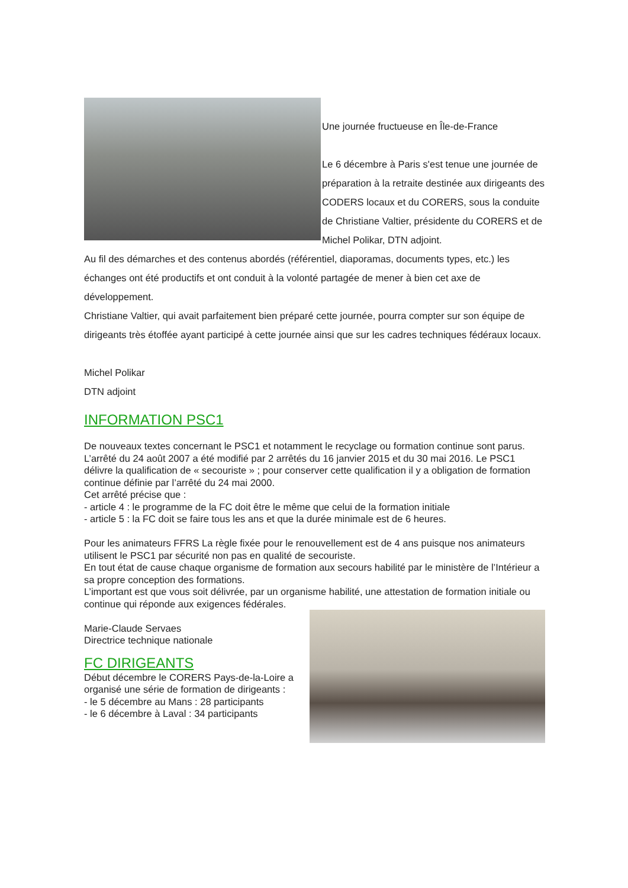Une journée fructueuse en Île-de-France
Le 6 décembre à Paris s'est tenue une journée de préparation à la retraite destinée aux dirigeants des CODERS locaux et du CORERS, sous la conduite de Christiane Valtier, présidente du CORERS et de Michel Polikar, DTN adjoint.
Au fil des démarches et des contenus abordés (référentiel, diaporamas, documents types, etc.) les échanges ont été productifs et ont conduit à la volonté partagée de mener à bien cet axe de développement.
Christiane Valtier, qui avait parfaitement bien préparé cette journée, pourra compter sur son équipe de dirigeants très étoffée ayant participé à cette journée ainsi que sur les cadres techniques fédéraux locaux.
Michel Polikar
DTN adjoint
INFORMATION PSC1
De nouveaux textes concernant le PSC1 et notamment le recyclage ou formation continue sont parus.
L’arrêté du 24 août 2007 a été modifié par 2 arrêtés du 16 janvier 2015 et du 30 mai 2016. Le PSC1 délivre la qualification de « secouriste » ; pour conserver cette qualification il y a obligation de formation continue définie par l’arrêté du 24 mai 2000.
Cet arrêté précise que :
- article 4 : le programme de la FC doit être le même que celui de la formation initiale
- article 5 : la FC doit se faire tous les ans et que la durée minimale est de 6 heures.
Pour les animateurs FFRS La règle fixée pour le renouvellement est de 4 ans puisque nos animateurs utilisent le PSC1 par sécurité non pas en qualité de secouriste.
En tout état de cause chaque organisme de formation aux secours habilité par le ministère de l’Intérieur a sa propre conception des formations.
L’important est que vous soit délivrée, par un organisme habilité, une attestation de formation initiale ou continue qui réponde aux exigences fédérales.
Marie-Claude Servaes
Directrice technique nationale
FC DIRIGEANTS
Début décembre le CORERS Pays-de-la-Loire a organisé une série de formation de dirigeants :
- le 5 décembre au Mans : 28 participants
- le 6 décembre à Laval : 34 participants